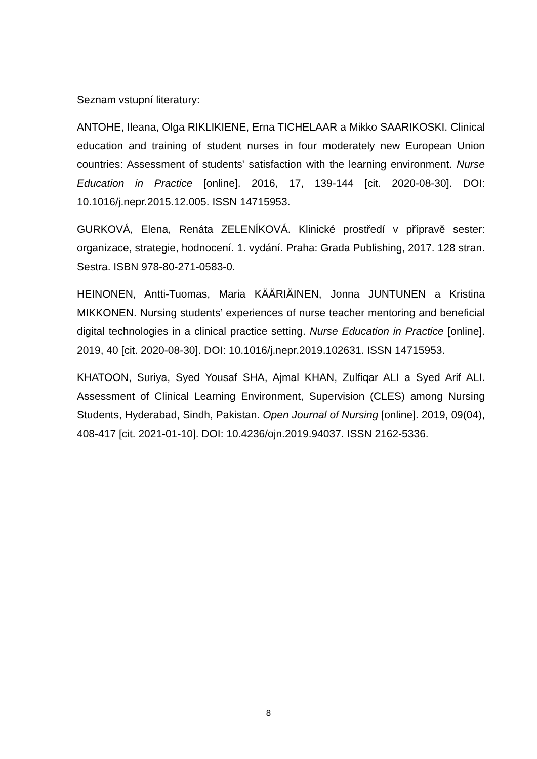Seznam vstupní literatury:
ANTOHE, Ileana, Olga RIKLIKIENE, Erna TICHELAAR a Mikko SAARIKOSKI. Clinical education and training of student nurses in four moderately new European Union countries: Assessment of students' satisfaction with the learning environment. Nurse Education in Practice [online]. 2016, 17, 139-144 [cit. 2020-08-30]. DOI: 10.1016/j.nepr.2015.12.005. ISSN 14715953.
GURKOVÁ, Elena, Renáta ZELENÍKOVÁ. Klinické prostředí v přípravě sester: organizace, strategie, hodnocení. 1. vydání. Praha: Grada Publishing, 2017. 128 stran. Sestra. ISBN 978-80-271-0583-0.
HEINONEN, Antti-Tuomas, Maria KÄÄRIÄINEN, Jonna JUNTUNEN a Kristina MIKKONEN. Nursing students’ experiences of nurse teacher mentoring and beneficial digital technologies in a clinical practice setting. Nurse Education in Practice [online]. 2019, 40 [cit. 2020-08-30]. DOI: 10.1016/j.nepr.2019.102631. ISSN 14715953.
KHATOON, Suriya, Syed Yousaf SHA, Ajmal KHAN, Zulfiqar ALI a Syed Arif ALI. Assessment of Clinical Learning Environment, Supervision (CLES) among Nursing Students, Hyderabad, Sindh, Pakistan. Open Journal of Nursing [online]. 2019, 09(04), 408-417 [cit. 2021-01-10]. DOI: 10.4236/ojn.2019.94037. ISSN 2162-5336.
8